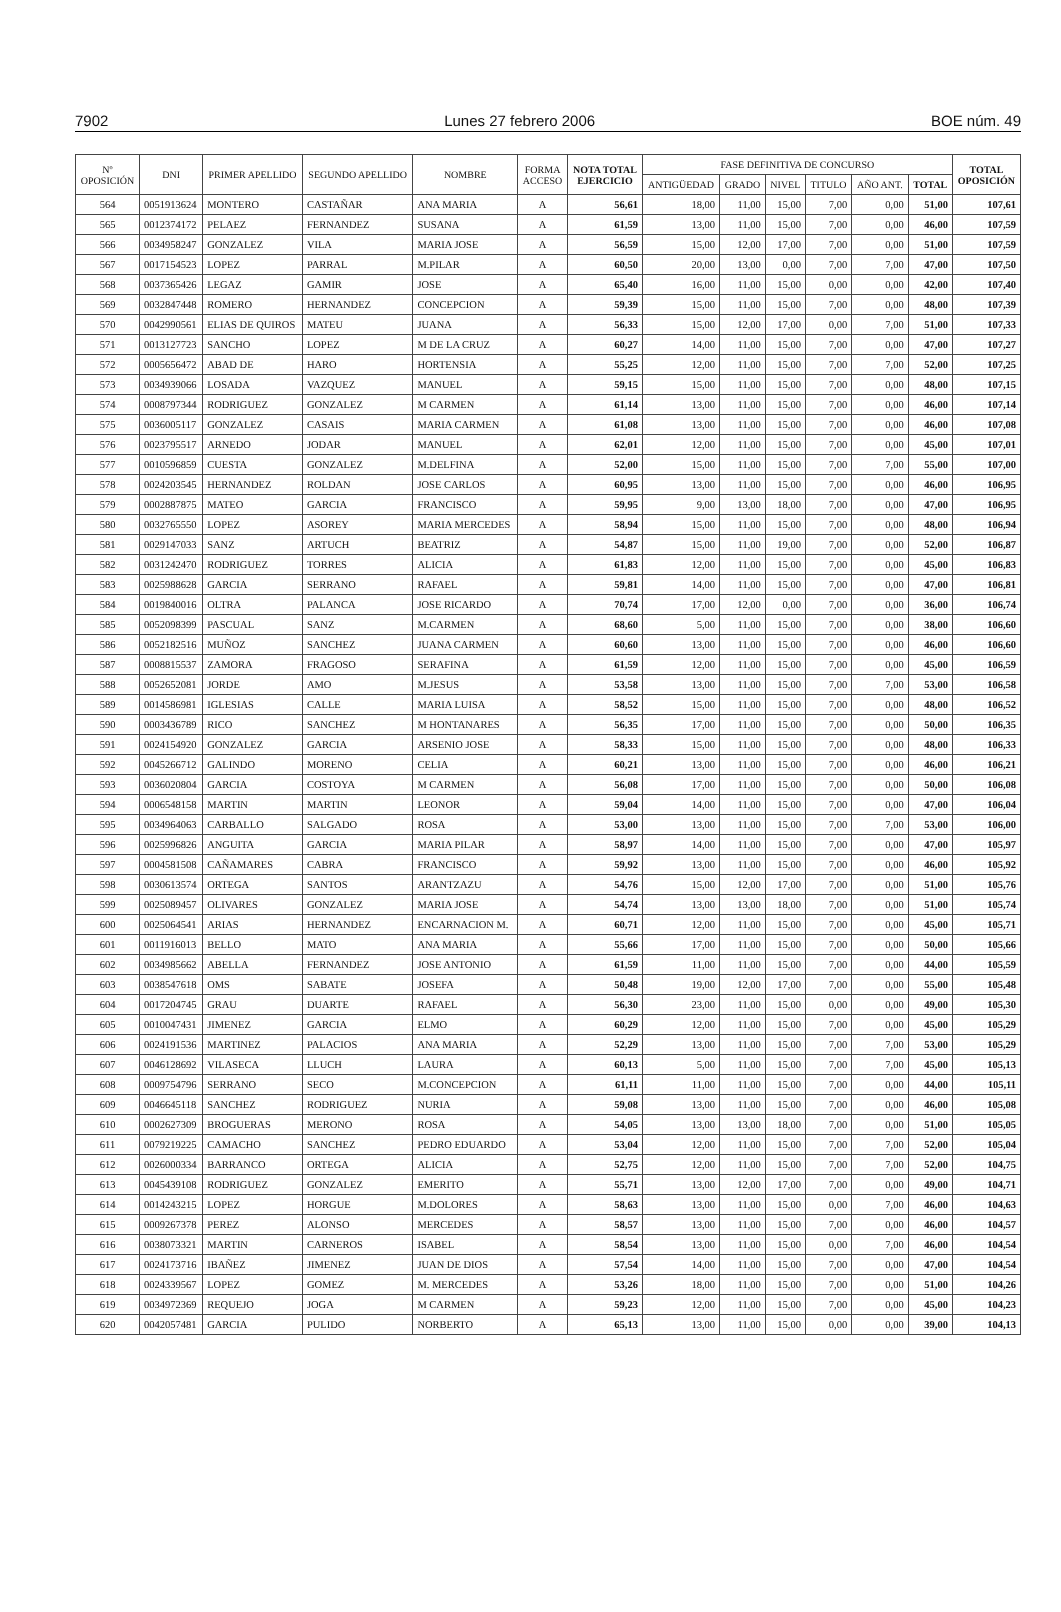7902 Lunes 27 febrero 2006 BOE núm. 49
| Nº OPOSICIÓN | DNI | PRIMER APELLIDO | SEGUNDO APELLIDO | NOMBRE | FORMA ACCESO | NOTA TOTAL EJERCICIO | FASE DEFINITIVA DE CONCURSO | | | | | | TOTAL OPOSICIÓN |
| --- | --- | --- | --- | --- | --- | --- | --- | --- | --- | --- | --- | --- | --- |
| | | | | | | | ANTIGÜEDAD | GRADO | NIVEL | TITULO | AÑO ANT. | TOTAL | |
| 564 | 0051913624 | MONTERO | CASTAÑAR | ANA MARIA | A | 56,61 | 18,00 | 11,00 | 15,00 | 7,00 | 0,00 | 51,00 | 107,61 |
| 565 | 0012374172 | PELAEZ | FERNANDEZ | SUSANA | A | 61,59 | 13,00 | 11,00 | 15,00 | 7,00 | 0,00 | 46,00 | 107,59 |
| 566 | 0034958247 | GONZALEZ | VILA | MARIA JOSE | A | 56,59 | 15,00 | 12,00 | 17,00 | 7,00 | 0,00 | 51,00 | 107,59 |
| 567 | 0017154523 | LOPEZ | PARRAL | M.PILAR | A | 60,50 | 20,00 | 13,00 | 0,00 | 7,00 | 7,00 | 47,00 | 107,50 |
| 568 | 0037365426 | LEGAZ | GAMIR | JOSE | A | 65,40 | 16,00 | 11,00 | 15,00 | 0,00 | 0,00 | 42,00 | 107,40 |
| 569 | 0032847448 | ROMERO | HERNANDEZ | CONCEPCION | A | 59,39 | 15,00 | 11,00 | 15,00 | 7,00 | 0,00 | 48,00 | 107,39 |
| 570 | 0042990561 | ELIAS DE QUIROS | MATEU | JUANA | A | 56,33 | 15,00 | 12,00 | 17,00 | 0,00 | 7,00 | 51,00 | 107,33 |
| 571 | 0013127723 | SANCHO | LOPEZ | M DE LA CRUZ | A | 60,27 | 14,00 | 11,00 | 15,00 | 7,00 | 0,00 | 47,00 | 107,27 |
| 572 | 0005656472 | ABAD DE | HARO | HORTENSIA | A | 55,25 | 12,00 | 11,00 | 15,00 | 7,00 | 7,00 | 52,00 | 107,25 |
| 573 | 0034939066 | LOSADA | VAZQUEZ | MANUEL | A | 59,15 | 15,00 | 11,00 | 15,00 | 7,00 | 0,00 | 48,00 | 107,15 |
| 574 | 0008797344 | RODRIGUEZ | GONZALEZ | M CARMEN | A | 61,14 | 13,00 | 11,00 | 15,00 | 7,00 | 0,00 | 46,00 | 107,14 |
| 575 | 0036005117 | GONZALEZ | CASAIS | MARIA CARMEN | A | 61,08 | 13,00 | 11,00 | 15,00 | 7,00 | 0,00 | 46,00 | 107,08 |
| 576 | 0023795517 | ARNEDO | JODAR | MANUEL | A | 62,01 | 12,00 | 11,00 | 15,00 | 7,00 | 0,00 | 45,00 | 107,01 |
| 577 | 0010596859 | CUESTA | GONZALEZ | M.DELFINA | A | 52,00 | 15,00 | 11,00 | 15,00 | 7,00 | 7,00 | 55,00 | 107,00 |
| 578 | 0024203545 | HERNANDEZ | ROLDAN | JOSE CARLOS | A | 60,95 | 13,00 | 11,00 | 15,00 | 7,00 | 0,00 | 46,00 | 106,95 |
| 579 | 0002887875 | MATEO | GARCIA | FRANCISCO | A | 59,95 | 9,00 | 13,00 | 18,00 | 7,00 | 0,00 | 47,00 | 106,95 |
| 580 | 0032765550 | LOPEZ | ASOREY | MARIA MERCEDES | A | 58,94 | 15,00 | 11,00 | 15,00 | 7,00 | 0,00 | 48,00 | 106,94 |
| 581 | 0029147033 | SANZ | ARTUCH | BEATRIZ | A | 54,87 | 15,00 | 11,00 | 19,00 | 7,00 | 0,00 | 52,00 | 106,87 |
| 582 | 0031242470 | RODRIGUEZ | TORRES | ALICIA | A | 61,83 | 12,00 | 11,00 | 15,00 | 7,00 | 0,00 | 45,00 | 106,83 |
| 583 | 0025988628 | GARCIA | SERRANO | RAFAEL | A | 59,81 | 14,00 | 11,00 | 15,00 | 7,00 | 0,00 | 47,00 | 106,81 |
| 584 | 0019840016 | OLTRA | PALANCA | JOSE RICARDO | A | 70,74 | 17,00 | 12,00 | 0,00 | 7,00 | 0,00 | 36,00 | 106,74 |
| 585 | 0052098399 | PASCUAL | SANZ | M.CARMEN | A | 68,60 | 5,00 | 11,00 | 15,00 | 7,00 | 0,00 | 38,00 | 106,60 |
| 586 | 0052182516 | MUÑOZ | SANCHEZ | JUANA CARMEN | A | 60,60 | 13,00 | 11,00 | 15,00 | 7,00 | 0,00 | 46,00 | 106,60 |
| 587 | 0008815537 | ZAMORA | FRAGOSO | SERAFINA | A | 61,59 | 12,00 | 11,00 | 15,00 | 7,00 | 0,00 | 45,00 | 106,59 |
| 588 | 0052652081 | JORDE | AMO | M.JESUS | A | 53,58 | 13,00 | 11,00 | 15,00 | 7,00 | 7,00 | 53,00 | 106,58 |
| 589 | 0014586981 | IGLESIAS | CALLE | MARIA LUISA | A | 58,52 | 15,00 | 11,00 | 15,00 | 7,00 | 0,00 | 48,00 | 106,52 |
| 590 | 0003436789 | RICO | SANCHEZ | M HONTANARES | A | 56,35 | 17,00 | 11,00 | 15,00 | 7,00 | 0,00 | 50,00 | 106,35 |
| 591 | 0024154920 | GONZALEZ | GARCIA | ARSENIO JOSE | A | 58,33 | 15,00 | 11,00 | 15,00 | 7,00 | 0,00 | 48,00 | 106,33 |
| 592 | 0045266712 | GALINDO | MORENO | CELIA | A | 60,21 | 13,00 | 11,00 | 15,00 | 7,00 | 0,00 | 46,00 | 106,21 |
| 593 | 0036020804 | GARCIA | COSTOYA | M CARMEN | A | 56,08 | 17,00 | 11,00 | 15,00 | 7,00 | 0,00 | 50,00 | 106,08 |
| 594 | 0006548158 | MARTIN | MARTIN | LEONOR | A | 59,04 | 14,00 | 11,00 | 15,00 | 7,00 | 0,00 | 47,00 | 106,04 |
| 595 | 0034964063 | CARBALLO | SALGADO | ROSA | A | 53,00 | 13,00 | 11,00 | 15,00 | 7,00 | 7,00 | 53,00 | 106,00 |
| 596 | 0025996826 | ANGUITA | GARCIA | MARIA PILAR | A | 58,97 | 14,00 | 11,00 | 15,00 | 7,00 | 0,00 | 47,00 | 105,97 |
| 597 | 0004581508 | CAÑAMARES | CABRA | FRANCISCO | A | 59,92 | 13,00 | 11,00 | 15,00 | 7,00 | 0,00 | 46,00 | 105,92 |
| 598 | 0030613574 | ORTEGA | SANTOS | ARANTZAZU | A | 54,76 | 15,00 | 12,00 | 17,00 | 7,00 | 0,00 | 51,00 | 105,76 |
| 599 | 0025089457 | OLIVARES | GONZALEZ | MARIA JOSE | A | 54,74 | 13,00 | 13,00 | 18,00 | 7,00 | 0,00 | 51,00 | 105,74 |
| 600 | 0025064541 | ARIAS | HERNANDEZ | ENCARNACION M. | A | 60,71 | 12,00 | 11,00 | 15,00 | 7,00 | 0,00 | 45,00 | 105,71 |
| 601 | 0011916013 | BELLO | MATO | ANA MARIA | A | 55,66 | 17,00 | 11,00 | 15,00 | 7,00 | 0,00 | 50,00 | 105,66 |
| 602 | 0034985662 | ABELLA | FERNANDEZ | JOSE ANTONIO | A | 61,59 | 11,00 | 11,00 | 15,00 | 7,00 | 0,00 | 44,00 | 105,59 |
| 603 | 0038547618 | OMS | SABATE | JOSEFA | A | 50,48 | 19,00 | 12,00 | 17,00 | 7,00 | 0,00 | 55,00 | 105,48 |
| 604 | 0017204745 | GRAU | DUARTE | RAFAEL | A | 56,30 | 23,00 | 11,00 | 15,00 | 0,00 | 0,00 | 49,00 | 105,30 |
| 605 | 0010047431 | JIMENEZ | GARCIA | ELMO | A | 60,29 | 12,00 | 11,00 | 15,00 | 7,00 | 0,00 | 45,00 | 105,29 |
| 606 | 0024191536 | MARTINEZ | PALACIOS | ANA MARIA | A | 52,29 | 13,00 | 11,00 | 15,00 | 7,00 | 7,00 | 53,00 | 105,29 |
| 607 | 0046128692 | VILASECA | LLUCH | LAURA | A | 60,13 | 5,00 | 11,00 | 15,00 | 7,00 | 7,00 | 45,00 | 105,13 |
| 608 | 0009754796 | SERRANO | SECO | M.CONCEPCION | A | 61,11 | 11,00 | 11,00 | 15,00 | 7,00 | 0,00 | 44,00 | 105,11 |
| 609 | 0046645118 | SANCHEZ | RODRIGUEZ | NURIA | A | 59,08 | 13,00 | 11,00 | 15,00 | 7,00 | 0,00 | 46,00 | 105,08 |
| 610 | 0002627309 | BROGUERAS | MERONO | ROSA | A | 54,05 | 13,00 | 13,00 | 18,00 | 7,00 | 0,00 | 51,00 | 105,05 |
| 611 | 0079219225 | CAMACHO | SANCHEZ | PEDRO EDUARDO | A | 53,04 | 12,00 | 11,00 | 15,00 | 7,00 | 7,00 | 52,00 | 105,04 |
| 612 | 0026000334 | BARRANCO | ORTEGA | ALICIA | A | 52,75 | 12,00 | 11,00 | 15,00 | 7,00 | 7,00 | 52,00 | 104,75 |
| 613 | 0045439108 | RODRIGUEZ | GONZALEZ | EMERITO | A | 55,71 | 13,00 | 12,00 | 17,00 | 7,00 | 0,00 | 49,00 | 104,71 |
| 614 | 0014243215 | LOPEZ | HORGUE | M.DOLORES | A | 58,63 | 13,00 | 11,00 | 15,00 | 0,00 | 7,00 | 46,00 | 104,63 |
| 615 | 0009267378 | PEREZ | ALONSO | MERCEDES | A | 58,57 | 13,00 | 11,00 | 15,00 | 7,00 | 0,00 | 46,00 | 104,57 |
| 616 | 0038073321 | MARTIN | CARNEROS | ISABEL | A | 58,54 | 13,00 | 11,00 | 15,00 | 0,00 | 7,00 | 46,00 | 104,54 |
| 617 | 0024173716 | IBAÑEZ | JIMENEZ | JUAN DE DIOS | A | 57,54 | 14,00 | 11,00 | 15,00 | 7,00 | 0,00 | 47,00 | 104,54 |
| 618 | 0024339567 | LOPEZ | GOMEZ | M. MERCEDES | A | 53,26 | 18,00 | 11,00 | 15,00 | 7,00 | 0,00 | 51,00 | 104,26 |
| 619 | 0034972369 | REQUEJO | JOGA | M CARMEN | A | 59,23 | 12,00 | 11,00 | 15,00 | 7,00 | 0,00 | 45,00 | 104,23 |
| 620 | 0042057481 | GARCIA | PULIDO | NORBERTO | A | 65,13 | 13,00 | 11,00 | 15,00 | 0,00 | 0,00 | 39,00 | 104,13 |